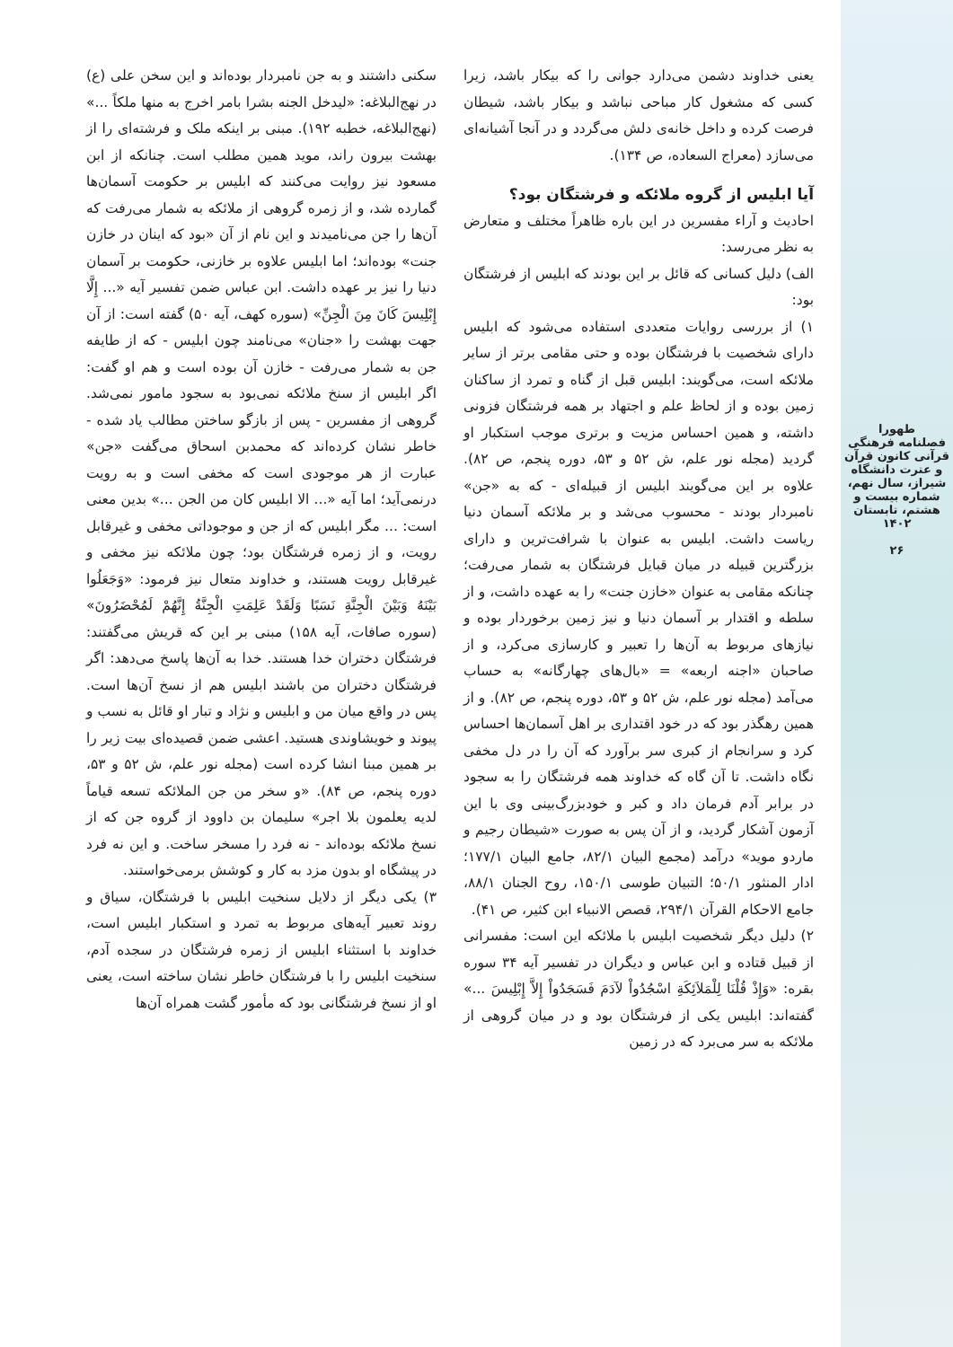طهورا
فصلنامه فرهنگی قرآنی کانون قرآن و عترت دانشگاه شیراز، سال نهم، شماره بیست و هشتم، تابستان ۱۴۰۲
۲۶
یعنی خداوند دشمن می‌دارد جوانی را که بیکار باشد، زیرا کسی که مشغول کار مباحی نباشد و بیکار باشد، شیطان فرصت کرده و داخل خانه‌ی دلش می‌گردد و در آنجا آشیانه‌ای می‌سازد (معراج السعاده، ص ۱۳۴).
آیا ابلیس از گروه ملائکه و فرشتگان بود؟
احادیث و آراء مفسرین در این باره ظاهراً مختلف و متعارض به نظر می‌رسد:
الف) دلیل کسانی که قائل بر این بودند که ابلیس از فرشتگان بود:
۱) از بررسی روایات متعددی استفاده می‌شود که ابلیس دارای شخصیت با فرشتگان بوده و حتی مقامی برتر از سایر ملائکه است، می‌گویند: ابلیس قبل از گناه و تمرد از ساکنان زمین بوده و از لحاظ علم و اجتهاد بر همه فرشتگان فزونی داشته، و همین احساس مزیت و برتری موجب استکبار او گردید (مجله نور علم، ش ۵۲ و ۵۳، دوره پنجم، ص ۸۲). علاوه بر این می‌گویند ابلیس از قبیله‌ای - که به «جن» نامبردار بودند - محسوب می‌شد و بر ملائکه آسمان دنیا ریاست داشت. ابلیس به عنوان با شرافت‌ترین و دارای بزرگترین قبیله در میان قبایل فرشتگان به شمار می‌رفت؛ چنانکه مقامی به عنوان «خازن جنت» را به عهده داشت، و از سلطه و اقتدار بر آسمان دنیا و نیز زمین برخوردار بوده و نیازهای مربوط به آن‌ها را تعبیر و کارسازی می‌کرد، و از صاحبان «اجنه اربعه» = «بال‌های چهارگانه» به حساب می‌آمد (مجله نور علم، ش ۵۲ و ۵۳، دوره پنجم، ص ۸۲). و از همین رهگذر بود که در خود اقتداری بر اهل آسمان‌ها احساس کرد و سرانجام از کبری سر برآورد که آن را در دل مخفی نگاه داشت. تا آن گاه که خداوند همه فرشتگان را به سجود در برابر آدم فرمان داد و کبر و خودبزرگ‌بینی وی با این آزمون آشکار گردید، و از آن پس به صورت «شیطان رجیم و ماردو موید» درآمد (مجمع البیان ۸۲/۱، جامع البیان ۱۷۷/۱؛ ادار المنثور ۵۰/۱؛ التبیان طوسی ۱۵۰/۱، روح الجنان ۸۸/۱، جامع الاحکام القرآن ۲۹۴/۱، قصص الانبیاء ابن کثیر، ص ۴۱).
۲) دلیل دیگر شخصیت ابلیس با ملائکه این است: مفسرانی از قبیل قتاده و ابن عباس و دیگران در تفسیر آیه ۳۴ سوره بقره: «وَإِذْ قُلْنَا لِلْمَلاَئِكَةِ اسْجُدُواْ لآدَمَ فَسَجَدُواْ إِلاَّ إِبْلِيسَ ...» گفته‌اند: ابلیس یکی از فرشتگان بود و در میان گروهی از ملائکه به سر می‌برد که در زمین
سکنی داشتند و به جن نامبردار بوده‌اند و این سخن علی (ع) در نهج‌البلاغه: «لیدخل الجنه بشرا بامر اخرج به منها ملکاً ...» (نهج‌البلاغه، خطبه ۱۹۲). مبنی بر اینکه ملک و فرشته‌ای را از بهشت بیرون راند، موید همین مطلب است. چنانکه از ابن مسعود نیز روایت می‌کنند که ابلیس بر حکومت آسمان‌ها گمارده شد، و از زمره گروهی از ملائکه به شمار می‌رفت که آن‌ها را جن می‌نامیدند و این نام از آن «بود که اینان در خازن جنت» بوده‌اند؛ اما ابلیس علاوه بر خازنی، حکومت بر آسمان دنیا را نیز بر عهده داشت. ابن عباس ضمن تفسیر آیه «... إِلَّا إِبْلِيسَ كَانَ مِنَ الْجِنِّ» (سوره کهف، آیه ۵۰) گفته است: از آن جهت بهشت را «جنان» می‌نامند چون ابلیس - که از طایفه جن به شمار می‌رفت - خازن آن بوده است و هم او گفت: اگر ابلیس از سنخ ملائکه نمی‌بود به سجود مامور نمی‌شد. گروهی از مفسرین - پس از بازگو ساختن مطالب یاد شده - خاطر نشان کرده‌اند که محمدبن اسحاق می‌گفت «جن» عبارت از هر موجودی است که مخفی است و به رویت درنمی‌آید؛ اما آیه «... الا ابلیس کان من الجن ...» بدین معنی است: ... مگر ابلیس که از جن و موجوداتی مخفی و غیرقابل رویت، و از زمره فرشتگان بود؛ چون ملائکه نیز مخفی و غیرقابل رویت هستند، و خداوند متعال نیز فرمود: «وَجَعَلُوا بَيْنَهُ وَبَيْنَ الْجِنَّةِ نَسَبًا وَلَقَدْ عَلِمَتِ الْجِنَّةُ إِنَّهُمْ لَمُحْضَرُونَ» (سوره صافات، آیه ۱۵۸) مبنی بر این که قریش می‌گفتند: فرشتگان دختران خدا هستند. خدا به آن‌ها پاسخ می‌دهد: اگر فرشتگان دختران من باشند ابلیس هم از نسخ آن‌ها است. پس در واقع میان من و ابلیس و نژاد و تبار او قائل به نسب و پیوند و خویشاوندی هستید. اعشی ضمن قصیده‌ای بیت زیر را بر همین مبنا انشا کرده است (مجله نور علم، ش ۵۲ و ۵۳، دوره پنجم، ص ۸۴). «و سخر من جن الملائکه تسعه قیاماً لدیه یعلمون بلا اجر» سلیمان بن داوود از گروه جن که از نسخ ملائکه بوده‌اند - نه فرد را مسخر ساخت. و این نه فرد در پیشگاه او بدون مزد به کار و کوشش برمی‌خواستند.
۳) یکی دیگر از دلایل سنخیت ابلیس با فرشتگان، سیاق و روند تعبیر آیه‌های مربوط به تمرد و استکبار ابلیس است، خداوند با استثناء ابلیس از زمره فرشتگان در سجده آدم، سنخیت ابلیس را با فرشتگان خاطر نشان ساخته است، یعنی او از نسخ فرشتگانی بود که مأمور گشت همراه آن‌ها